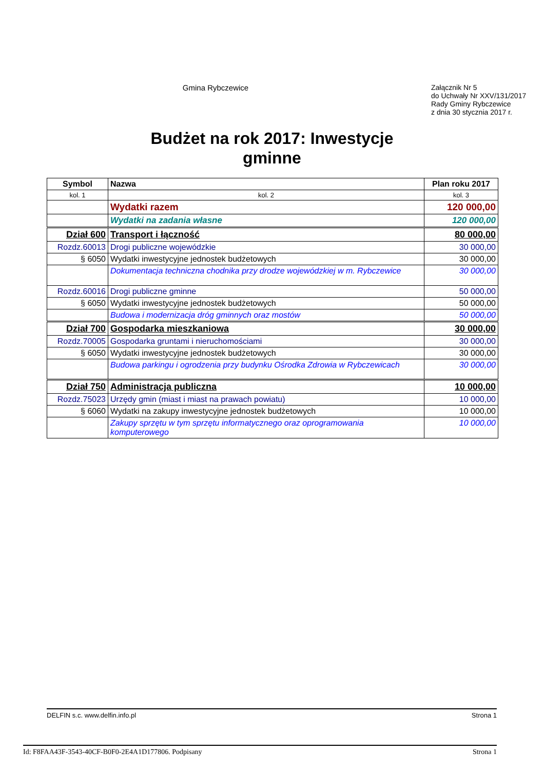Gmina Rybczewice
Załącznik Nr 5
do Uchwały Nr XXV/131/2017
Rady Gminy Rybczewice
z dnia 30 stycznia 2017 r.
Budżet na rok 2017: Inwestycje
gminne
| Symbol | Nazwa | Plan roku 2017 |
| --- | --- | --- |
| kol. 1 | kol. 2 | kol. 3 |
| | Wydatki razem | 120 000,00 |
| | Wydatki na zadania własne | 120 000,00 |
| Dział 600 | Transport i łączność | 80 000,00 |
| Rozdz.60013 | Drogi publiczne wojewódzkie | 30 000,00 |
| § 6050 | Wydatki inwestycyjne jednostek budżetowych | 30 000,00 |
| | Dokumentacja techniczna chodnika przy drodze wojewódzkiej w m. Rybczewice | 30 000,00 |
| Rozdz.60016 | Drogi publiczne gminne | 50 000,00 |
| § 6050 | Wydatki inwestycyjne jednostek budżetowych | 50 000,00 |
| | Budowa i modernizacja dróg gminnych oraz mostów | 50 000,00 |
| Dział 700 | Gospodarka mieszkaniowa | 30 000,00 |
| Rozdz.70005 | Gospodarka gruntami i nieruchomościami | 30 000,00 |
| § 6050 | Wydatki inwestycyjne jednostek budżetowych | 30 000,00 |
| | Budowa parkingu i ogrodzenia przy budynku Ośrodka Zdrowia w Rybczewicach | 30 000,00 |
| Dział 750 | Administracja publiczna | 10 000,00 |
| Rozdz.75023 | Urzędy gmin (miast i miast na prawach powiatu) | 10 000,00 |
| § 6060 | Wydatki na zakupy inwestycyjne jednostek budżetowych | 10 000,00 |
| | Zakupy sprzętu w tym sprzętu informatycznego oraz oprogramowania komputerowego | 10 000,00 |
DELFIN s.c. www.delfin.info.pl Strona 1
Id: F8FAA43F-3543-40CF-B0F0-2E4A1D177806. Podpisany Strona 1